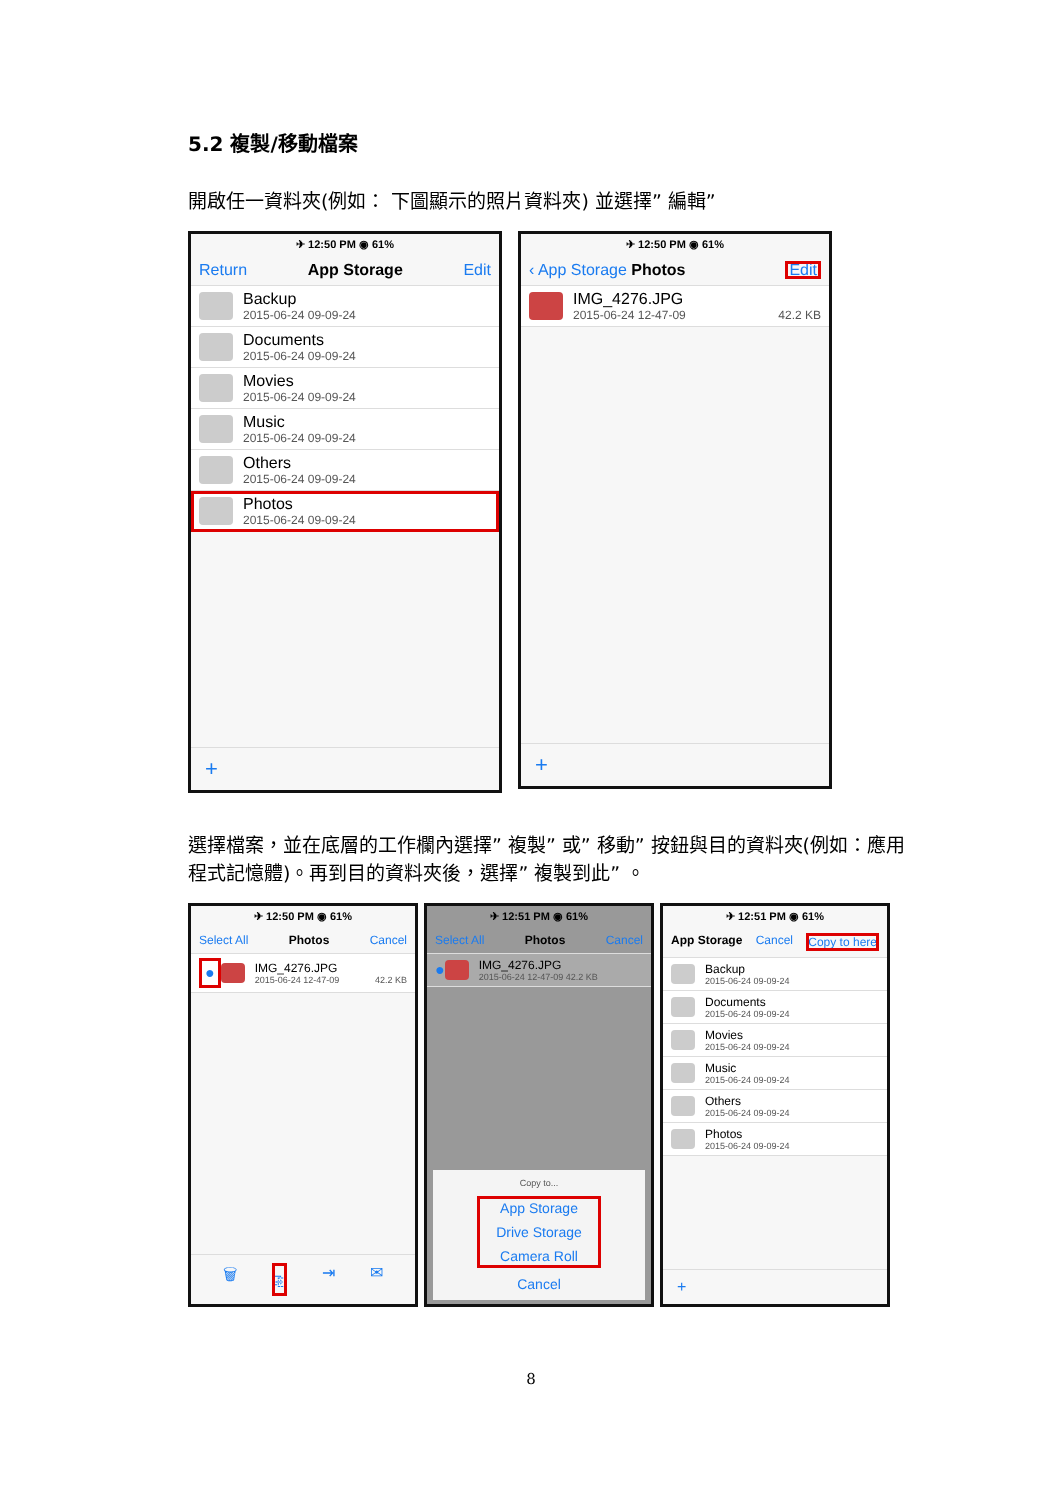5.2 複製/移動檔案
開啟任一資料夾(例如： 下圖顯示的照片資料夾) 並選擇” 編輯”
✈ 12:50 PM ◉ 61%
Return App Storage Edit
Backup
2015-06-24 09-09-24
Documents
2015-06-24 09-09-24
Movies
2015-06-24 09-09-24
Music
2015-06-24 09-09-24
Others
2015-06-24 09-09-24
Photos
2015-06-24 09-09-24
+
✈ 12:50 PM ◉ 61%
‹ App Storage Photos Edit
IMG_4276.JPG
2015-06-24 12-47-09 42.2 KB
+
選擇檔案，並在底層的工作欄內選擇” 複製” 或” 移動” 按鈕與目的資料夾(例如：應用程式記憶體)。再到目的資料夾後，選擇” 複製到此” 。
✈ 12:50 PM ◉ 61%
Select All Photos Cancel
●
IMG_4276.JPG
2015-06-24 12-47-09 42.2 KB
🗑 ⎘ ⇥ ✉
✈ 12:51 PM ◉ 61%
Select All Photos Cancel
●
IMG_4276.JPG
2015-06-24 12-47-09 42.2 KB
Copy to...
App Storage
Drive Storage
Camera Roll
Cancel
✈ 12:51 PM ◉ 61%
App Storage Cancel Copy to here
Backup
2015-06-24 09-09-24
Documents
2015-06-24 09-09-24
Movies
2015-06-24 09-09-24
Music
2015-06-24 09-09-24
Others
2015-06-24 09-09-24
Photos
2015-06-24 09-09-24
+
8